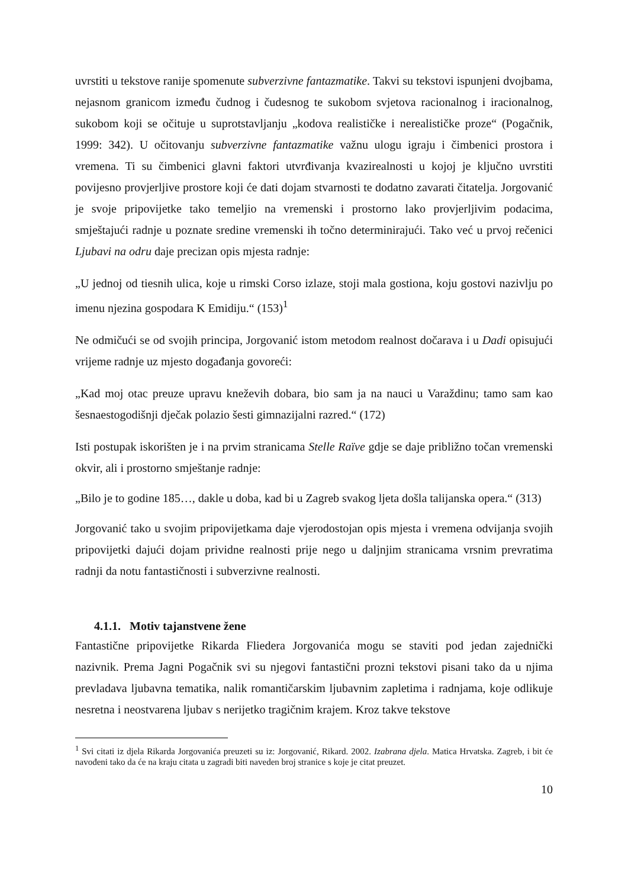uvrstiti u tekstove ranije spomenute subverzivne fantazmatike. Takvi su tekstovi ispunjeni dvojbama, nejasnom granicom između čudnog i čudesnog te sukobom svjetova racionalnog i iracionalnog, sukobom koji se očituje u suprotstavljanju „kodova realističke i nerealističke proze“ (Pogačnik, 1999: 342). U očitovanju subverzivne fantazmatike važnu ulogu igraju i čimbenici prostora i vremena. Ti su čimbenici glavni faktori utvrđivanja kvazirealnosti u kojoj je ključno uvrstiti povijesno provjerljive prostore koji će dati dojam stvarnosti te dodatno zavarati čitatelja. Jorgovanić je svoje pripovijetke tako temeljio na vremenski i prostorno lako provjerljivim podacima, smještajući radnje u poznate sredine vremenski ih točno determinirajući. Tako već u prvoj rečenici Ljubavi na odru daje precizan opis mjesta radnje:
„U jednoj od tiesnih ulica, koje u rimski Corso izlaze, stoji mala gostiona, koju gostovi nazivlju po imenu njezina gospodara K Emidiju.“ (153)<sup>1</sup>
Ne odmičući se od svojih principa, Jorgovanić istom metodom realnost dočarava i u Dadi opisujući vrijeme radnje uz mjesto događanja govoreći:
„Kad moj otac preuze upravu kneževih dobara, bio sam ja na nauci u Varaždinu; tamo sam kao šesnaestogodišnji dječak polazio šesti gimnazijalni razred.“ (172)
Isti postupak iskorišten je i na prvim stranicama Stelle Raïve gdje se daje približno točan vremenski okvir, ali i prostorno smještanje radnje:
„Bilo je to godine 185…, dakle u doba, kad bi u Zagreb svakog ljeta došla talijanska opera.“ (313)
Jorgovanić tako u svojim pripovijetkama daje vjerodostojan opis mjesta i vremena odvijanja svojih pripovijetki dajući dojam prividne realnosti prije nego u daljnjim stranicama vrsnim prevratima radnji da notu fantastičnosti i subverzivne realnosti.
4.1.1. Motiv tajanstvene žene
Fantastične pripovijetke Rikarda Fliedera Jorgovanića mogu se staviti pod jedan zajednički nazivnik. Prema Jagni Pogačnik svi su njegovi fantastični prozni tekstovi pisani tako da u njima prevladava ljubavna tematika, nalik romantičarskim ljubavnim zapletima i radnjama, koje odlikuje nesretna i neostvarena ljubav s nerijetko tragičnim krajem. Kroz takve tekstove
<sup>1</sup> Svi citati iz djela Rikarda Jorgovanića preuzeti su iz: Jorgovanić, Rikard. 2002. Izabrana djela. Matica Hrvatska. Zagreb, i bit će navođeni tako da će na kraju citata u zagradi biti naveden broj stranice s koje je citat preuzet.
10